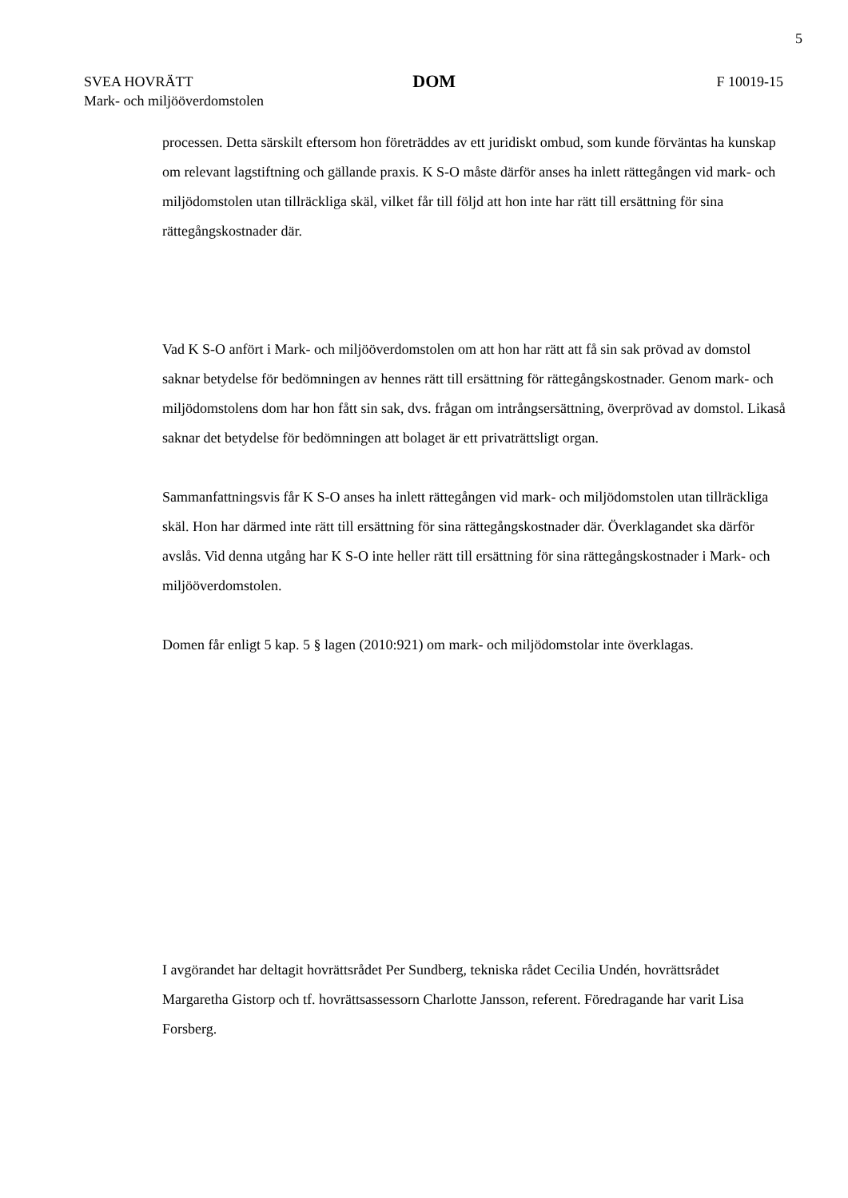5
SVEA HOVRÄTT
Mark- och miljööverdomstolen
DOM
F 10019-15
processen. Detta särskilt eftersom hon företräddes av ett juridiskt ombud, som kunde förväntas ha kunskap om relevant lagstiftning och gällande praxis. K S-O måste därför anses ha inlett rättegången vid mark- och miljödomstolen utan tillräckliga skäl, vilket får till följd att hon inte har rätt till ersättning för sina rättegångskostnader där.
Vad K S-O anfört i Mark- och miljööverdomstolen om att hon har rätt att få sin sak prövad av domstol saknar betydelse för bedömningen av hennes rätt till ersättning för rättegångskostnader. Genom mark- och miljödomstolens dom har hon fått sin sak, dvs. frågan om intrångsersättning, överprövad av domstol. Likaså saknar det betydelse för bedömningen att bolaget är ett privaträttsligt organ.
Sammanfattningsvis får K S-O anses ha inlett rättegången vid mark- och miljödomstolen utan tillräckliga skäl. Hon har därmed inte rätt till ersättning för sina rättegångskostnader där. Överklagandet ska därför avslås. Vid denna utgång har K S-O inte heller rätt till ersättning för sina rättegångskostnader i Mark- och miljööverdomstolen.
Domen får enligt 5 kap. 5 § lagen (2010:921) om mark- och miljödomstolar inte överklagas.
I avgörandet har deltagit hovrättsrådet Per Sundberg, tekniska rådet Cecilia Undén, hovrättsrådet Margaretha Gistorp och tf. hovrättsassessorn Charlotte Jansson, referent. Föredragande har varit Lisa Forsberg.